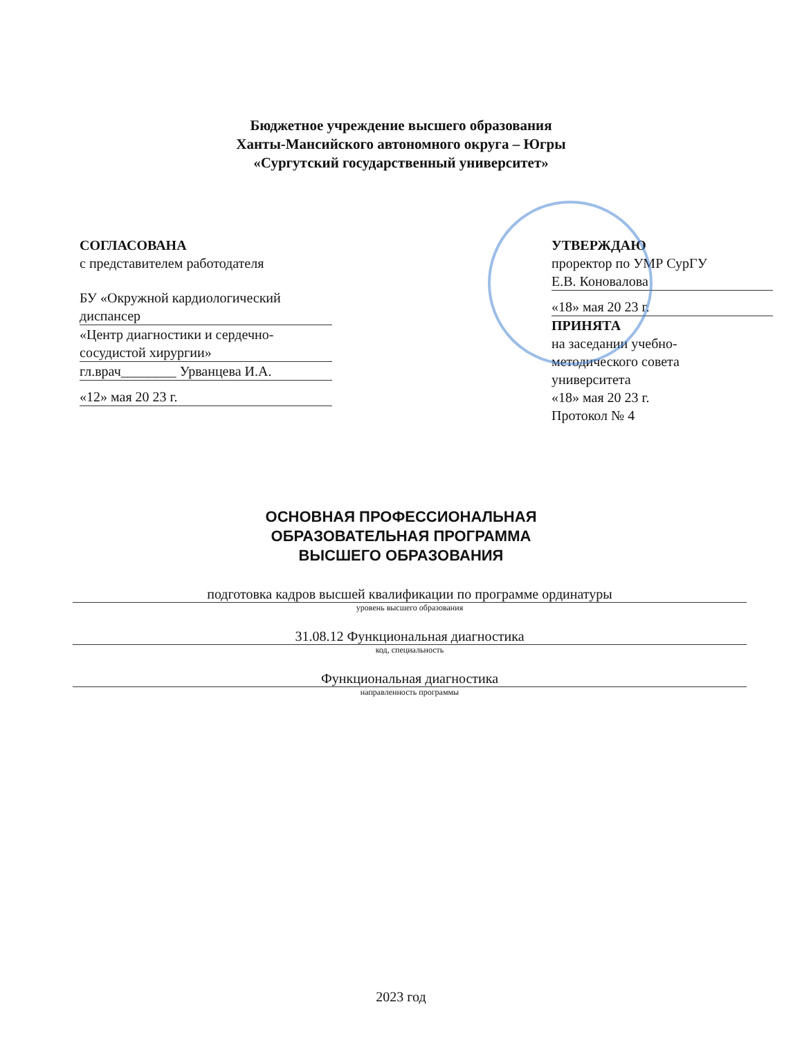Бюджетное учреждение высшего образования
Ханты-Мансийского автономного округа – Югры
«Сургутский государственный университет»
СОГЛАСОВАНА
с представителем работодателя
БУ «Окружной кардиологический
диспансер
«Центр диагностики и сердечно-
сосудистой хирургии»
гл.врач________ Урванцева И.А.
«12» мая 20 23 г.
УТВЕРЖДАЮ
проректор по УМР СурГУ
Е.В. Коновалова
«18» мая 20 23 г.
ПРИНЯТА
на заседании учебно-
методического совета
университета
«18» мая 20 23 г.
Протокол № 4
ОСНОВНАЯ ПРОФЕССИОНАЛЬНАЯ
ОБРАЗОВАТЕЛЬНАЯ ПРОГРАММА
ВЫСШЕГО ОБРАЗОВАНИЯ
подготовка кадров высшей квалификации по программе ординатуры
уровень высшего образования
31.08.12 Функциональная диагностика
код, специальность
Функциональная диагностика
направленность программы
2023 год